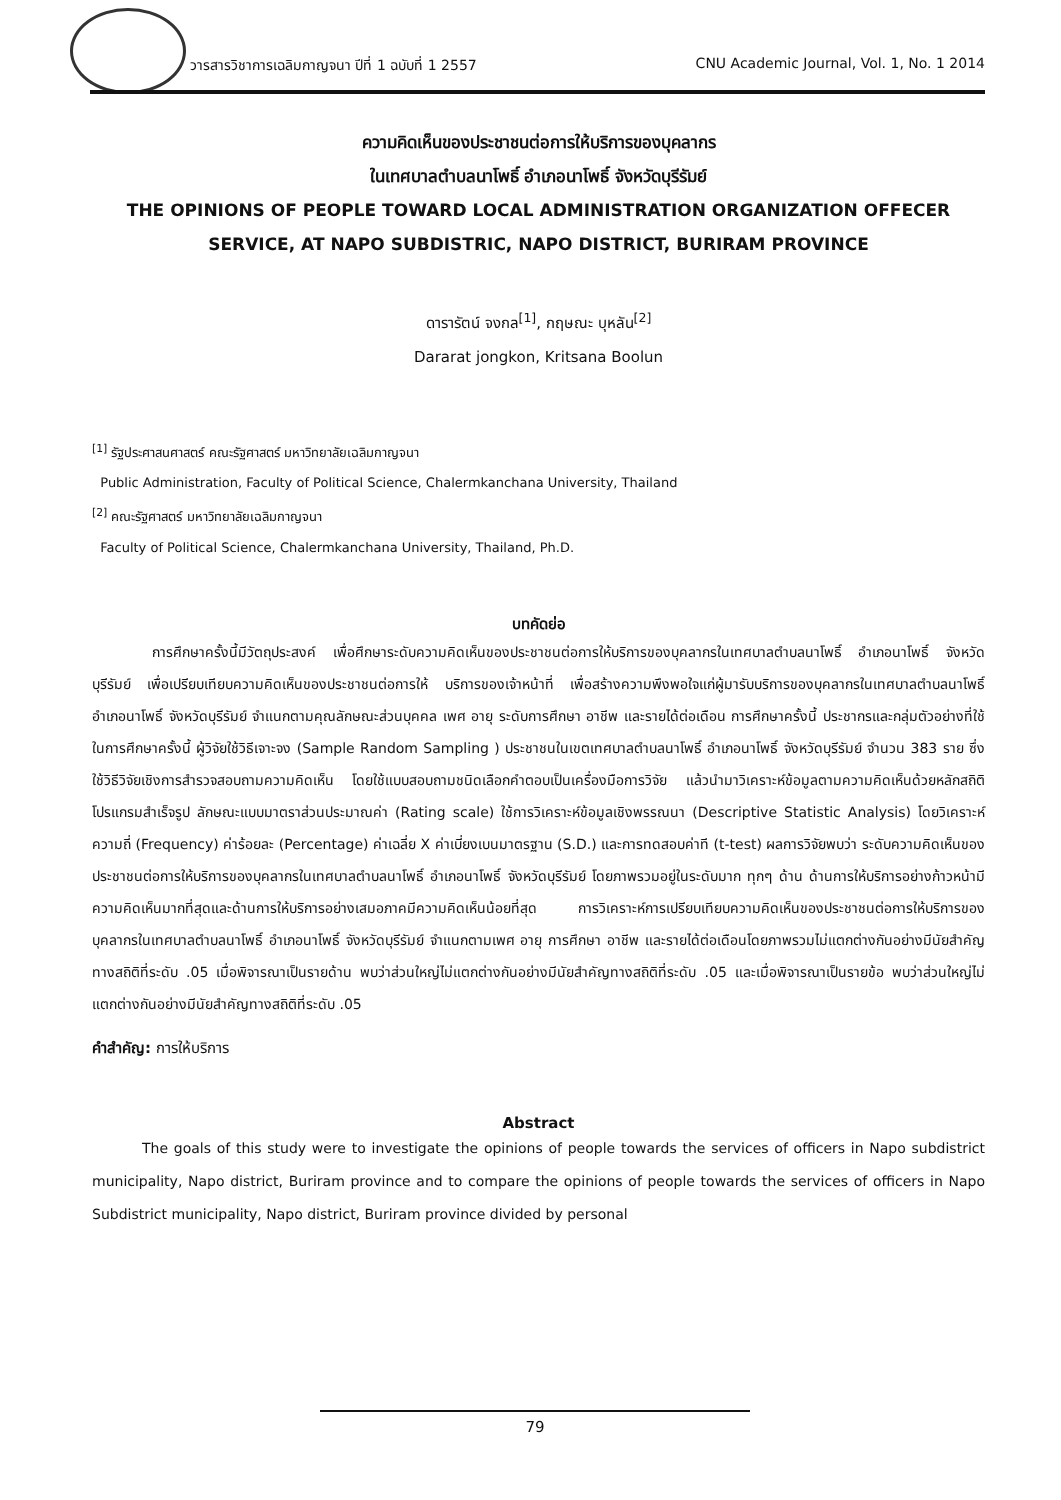วารสารวิชาการเฉลิมกาญจนา ปีที่ 1 ฉบับที่ 1 2557 CNU Academic Journal, Vol. 1, No. 1 2014
ความคิดเห็นของประชาชนต่อการให้บริการของบุคลากร
ในเทศบาลตำบลนาโพธิ์ อำเภอนาโพธิ์ จังหวัดบุรีรัมย์
THE OPINIONS OF PEOPLE TOWARD LOCAL ADMINISTRATION ORGANIZATION OFFECER
SERVICE, AT NAPO SUBDISTRIC, NAPO DISTRICT, BURIRAM PROVINCE
ดารารัตน์ จงกล<sup>[1]</sup>, กฤษณะ บุหลัน<sup>[2]</sup>
Dararat jongkon, Kritsana Boolun
<sup>[1]</sup> รัฐประศาสนศาสตร์ คณะรัฐศาสตร์ มหาวิทยาลัยเฉลิมกาญจนา
Public Administration, Faculty of Political Science, Chalermkanchana University, Thailand
<sup>[2]</sup> คณะรัฐศาสตร์ มหาวิทยาลัยเฉลิมกาญจนา
Faculty of Political Science, Chalermkanchana University, Thailand, Ph.D.
บทคัดย่อ
การศึกษาครั้งนี้มีวัตถุประสงค์ เพื่อศึกษาระดับความคิดเห็นของประชาชนต่อการให้บริการของบุคลากรในเทศบาลตำบลนาโพธิ์ อำเภอนาโพธิ์ จังหวัดบุรีรัมย์ เพื่อเปรียบเทียบความคิดเห็นของประชาชนต่อการให้ บริการของเจ้าหน้าที่ เพื่อสร้างความพึงพอใจแก่ผู้มารับบริการของบุคลากรในเทศบาลตำบลนาโพธิ์ อำเภอนาโพธิ์ จังหวัดบุรีรัมย์ จำแนกตามคุณลักษณะส่วนบุคคล เพศ อายุ ระดับการศึกษา อาชีพ และรายได้ต่อเดือน การศึกษาครั้งนี้ ประชากรและกลุ่มตัวอย่างที่ใช้ในการศึกษาครั้งนี้ ผู้วิจัยใช้วิธีเจาะจง (Sample Random Sampling ) ประชาชนในเขตเทศบาลตำบลนาโพธิ์ อำเภอนาโพธิ์ จังหวัดบุรีรัมย์ จำนวน 383 ราย ซึ่งใช้วิธีวิจัยเชิงการสำรวจสอบถามความคิดเห็น โดยใช้แบบสอบถามชนิดเลือกคำตอบเป็นเครื่องมือการวิจัย แล้วนำมาวิเคราะห์ข้อมูลตามความคิดเห็นด้วยหลักสถิติโปรแกรมสำเร็จรูป ลักษณะแบบมาตราส่วนประมาณค่า (Rating scale) ใช้การวิเคราะห์ข้อมูลเชิงพรรณนา (Descriptive Statistic Analysis) โดยวิเคราะห์ความถี่ (Frequency) ค่าร้อยละ (Percentage) ค่าเฉลี่ย X ค่าเบี่ยงเบนมาตรฐาน (S.D.) และการทดสอบค่าที (t-test) ผลการวิจัยพบว่า ระดับความคิดเห็นของประชาชนต่อการให้บริการของบุคลากรในเทศบาลตำบลนาโพธิ์ อำเภอนาโพธิ์ จังหวัดบุรีรัมย์ โดยภาพรวมอยู่ในระดับมาก ทุกๆ ด้าน ด้านการให้บริการอย่างก้าวหน้ามีความคิดเห็นมากที่สุดและด้านการให้บริการอย่างเสมอภาคมีความคิดเห็นน้อยที่สุด การวิเคราะห์การเปรียบเทียบความคิดเห็นของประชาชนต่อการให้บริการของบุคลากรในเทศบาลตำบลนาโพธิ์ อำเภอนาโพธิ์ จังหวัดบุรีรัมย์ จำแนกตามเพศ อายุ การศึกษา อาชีพ และรายได้ต่อเดือนโดยภาพรวมไม่แตกต่างกันอย่างมีนัยสำคัญทางสถิติที่ระดับ .05 เมื่อพิจารณาเป็นรายด้าน พบว่าส่วนใหญ่ไม่แตกต่างกันอย่างมีนัยสำคัญทางสถิติที่ระดับ .05 และเมื่อพิจารณาเป็นรายข้อ พบว่าส่วนใหญ่ไม่แตกต่างกันอย่างมีนัยสำคัญทางสถิติที่ระดับ .05
คำสำคัญ: การให้บริการ
Abstract
The goals of this study were to investigate the opinions of people towards the services of officers in Napo subdistrict municipality, Napo district, Buriram province and to compare the opinions of people towards the services of officers in Napo Subdistrict municipality, Napo district, Buriram province divided by personal
79